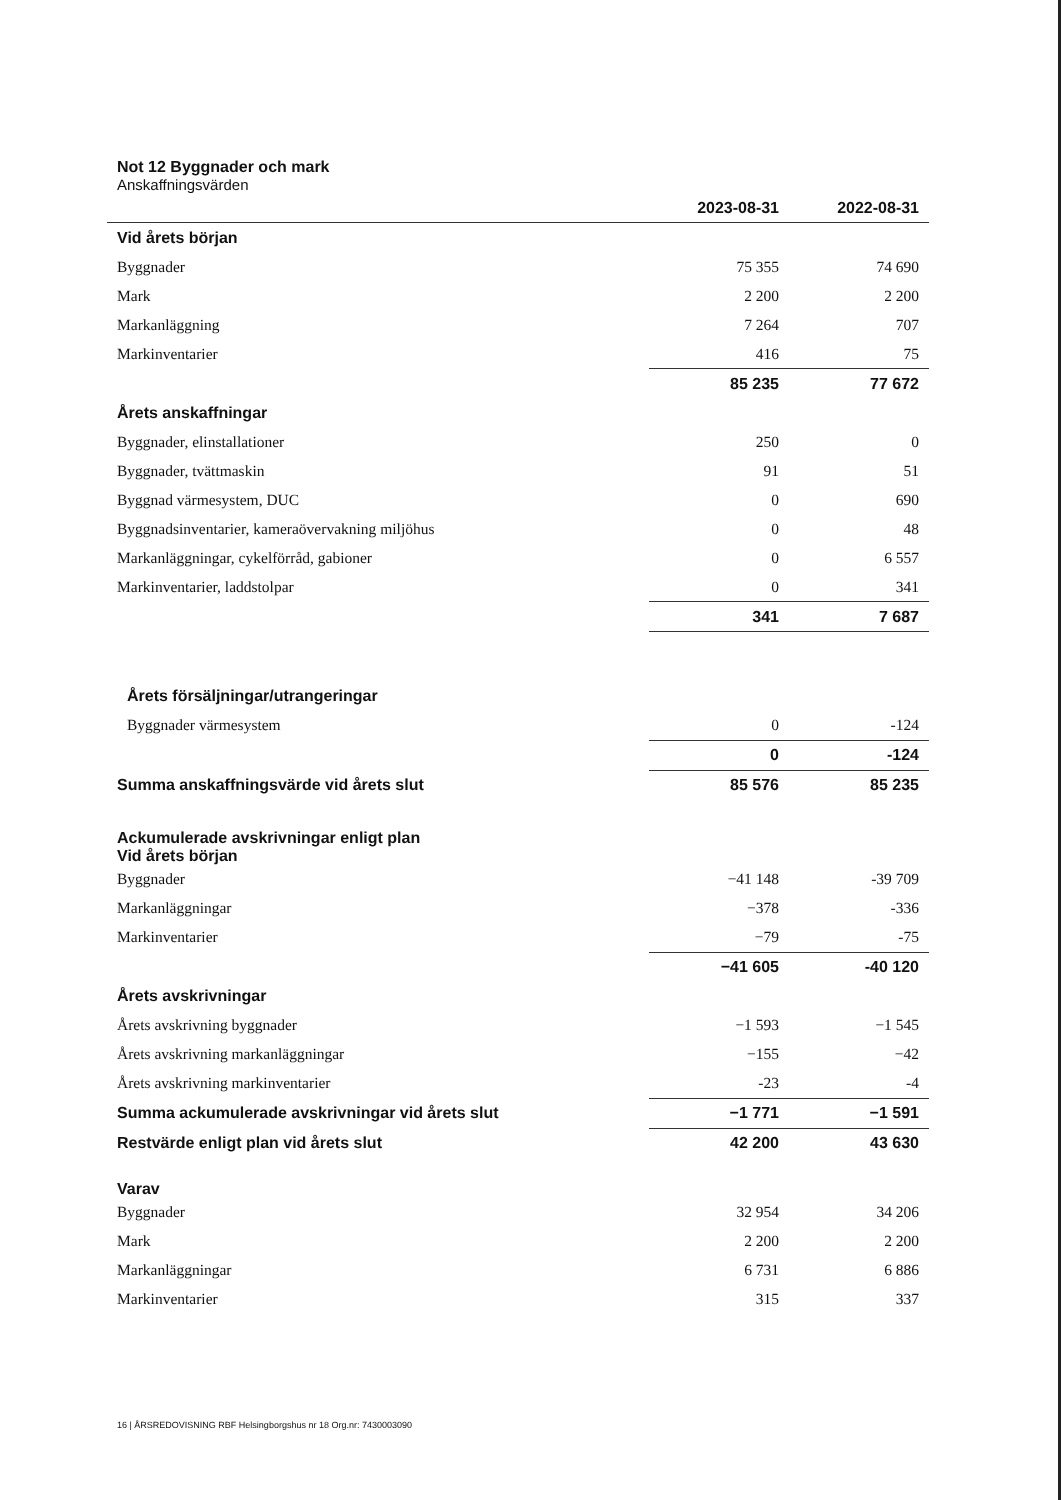Not 12 Byggnader och mark
Anskaffningsvärden
| | 2023-08-31 | 2022-08-31 |
| --- | --- | --- |
| Vid årets början | | |
| Byggnader | 75 355 | 74 690 |
| Mark | 2 200 | 2 200 |
| Markanläggning | 7 264 | 707 |
| Markinventarier | 416 | 75 |
| | 85 235 | 77 672 |
| Årets anskaffningar | | |
| Byggnader, elinstallationer | 250 | 0 |
| Byggnader, tvättmaskin | 91 | 51 |
| Byggnad värmesystem, DUC | 0 | 690 |
| Byggnadsinventarier, kameraövervakning miljöhus | 0 | 48 |
| Markanläggningar, cykelförråd, gabioner | 0 | 6 557 |
| Markinventarier, laddstolpar | 0 | 341 |
| | 341 | 7 687 |
| Årets försäljningar/utrangeringar | | |
| Byggnader värmesystem | 0 | -124 |
| | 0 | -124 |
| Summa anskaffningsvärde vid årets slut | 85 576 | 85 235 |
| Ackumulerade avskrivningar enligt plan Vid årets början | | |
| Byggnader | −41 148 | -39 709 |
| Markanläggningar | −378 | -336 |
| Markinventarier | −79 | -75 |
| | −41 605 | -40 120 |
| Årets avskrivningar | | |
| Årets avskrivning byggnader | −1 593 | −1 545 |
| Årets avskrivning markanläggningar | −155 | −42 |
| Årets avskrivning markinventarier | -23 | -4 |
| Summa ackumulerade avskrivningar vid årets slut | −1 771 | −1 591 |
| Restvärde enligt plan vid årets slut | 42 200 | 43 630 |
| Varav | | |
| Byggnader | 32 954 | 34 206 |
| Mark | 2 200 | 2 200 |
| Markanläggningar | 6 731 | 6 886 |
| Markinventarier | 315 | 337 |
16 | ÅRSREDOVISNING RBF Helsingborgshus nr 18 Org.nr: 7430003090